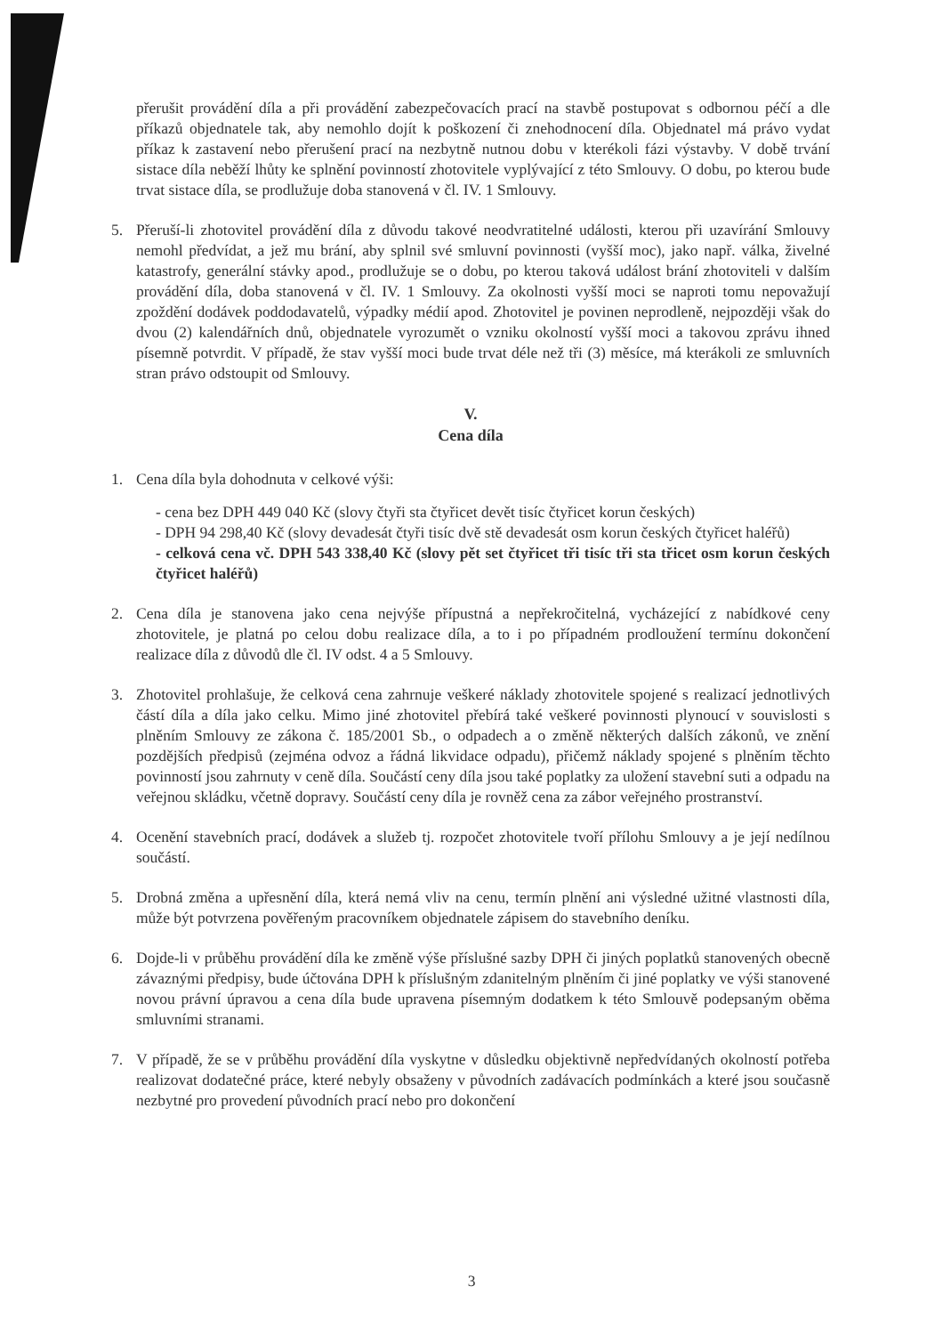přerušit provádění díla a při provádění zabezpečovacích prací na stavbě postupovat s odbornou péčí a dle příkazů objednatele tak, aby nemohlo dojít k poškození či znehodnocení díla. Objednatel má právo vydat příkaz k zastavení nebo přerušení prací na nezbytně nutnou dobu v kterékoli fázi výstavby. V době trvání sistace díla neběží lhůty ke splnění povinností zhotovitele vyplývající z této Smlouvy. O dobu, po kterou bude trvat sistace díla, se prodlužuje doba stanovená v čl. IV. 1 Smlouvy.
5. Přeruší-li zhotovitel provádění díla z důvodu takové neodvratitelné události, kterou při uzavírání Smlouvy nemohl předvídat, a jež mu brání, aby splnil své smluvní povinnosti (vyšší moc), jako např. válka, živelné katastrofy, generální stávky apod., prodlužuje se o dobu, po kterou taková událost brání zhotoviteli v dalším provádění díla, doba stanovená v čl. IV. 1 Smlouvy. Za okolnosti vyšší moci se naproti tomu nepovažují zpoždění dodávek poddodavatelů, výpadky médií apod. Zhotovitel je povinen neprodleně, nejpozději však do dvou (2) kalendářních dnů, objednatele vyrozumět o vzniku okolností vyšší moci a takovou zprávu ihned písemně potvrdit. V případě, že stav vyšší moci bude trvat déle než tři (3) měsíce, má kterákoli ze smluvních stran právo odstoupit od Smlouvy.
V.
Cena díla
1. Cena díla byla dohodnuta v celkové výši:
- cena bez DPH 449 040 Kč (slovy čtyři sta čtyřicet devět tisíc čtyřicet korun českých)
- DPH 94 298,40 Kč (slovy devadesát čtyři tisíc dvě stě devadesát osm korun českých čtyřicet haléřů)
- celková cena vč. DPH 543 338,40 Kč (slovy pět set čtyřicet tři tisíc tři sta třicet osm korun českých čtyřicet haléřů)
2. Cena díla je stanovena jako cena nejvýše přípustná a nepřekročitelná, vycházející z nabídkové ceny zhotovitele, je platná po celou dobu realizace díla, a to i po případném prodloužení termínu dokončení realizace díla z důvodů dle čl. IV odst. 4 a 5 Smlouvy.
3. Zhotovitel prohlašuje, že celková cena zahrnuje veškeré náklady zhotovitele spojené s realizací jednotlivých částí díla a díla jako celku. Mimo jiné zhotovitel přebírá také veškeré povinnosti plynoucí v souvislosti s plněním Smlouvy ze zákona č. 185/2001 Sb., o odpadech a o změně některých dalších zákonů, ve znění pozdějších předpisů (zejména odvoz a řádná likvidace odpadu), přičemž náklady spojené s plněním těchto povinností jsou zahrnuty v ceně díla. Součástí ceny díla jsou také poplatky za uložení stavební suti a odpadu na veřejnou skládku, včetně dopravy. Součástí ceny díla je rovněž cena za zábor veřejného prostranství.
4. Ocenění stavebních prací, dodávek a služeb tj. rozpočet zhotovitele tvoří přílohu Smlouvy a je její nedílnou součástí.
5. Drobná změna a upřesnění díla, která nemá vliv na cenu, termín plnění ani výsledné užitné vlastnosti díla, může být potvrzena pověřeným pracovníkem objednatele zápisem do stavebního deníku.
6. Dojde-li v průběhu provádění díla ke změně výše příslušné sazby DPH či jiných poplatků stanovených obecně závaznými předpisy, bude účtována DPH k příslušným zdanitelným plněním či jiné poplatky ve výši stanovené novou právní úpravou a cena díla bude upravena písemným dodatkem k této Smlouvě podepsaným oběma smluvními stranami.
7. V případě, že se v průběhu provádění díla vyskytne v důsledku objektivně nepředvídaných okolností potřeba realizovat dodatečné práce, které nebyly obsaženy v původních zadávacích podmínkách a které jsou současně nezbytné pro provedení původních prací nebo pro dokončení
3